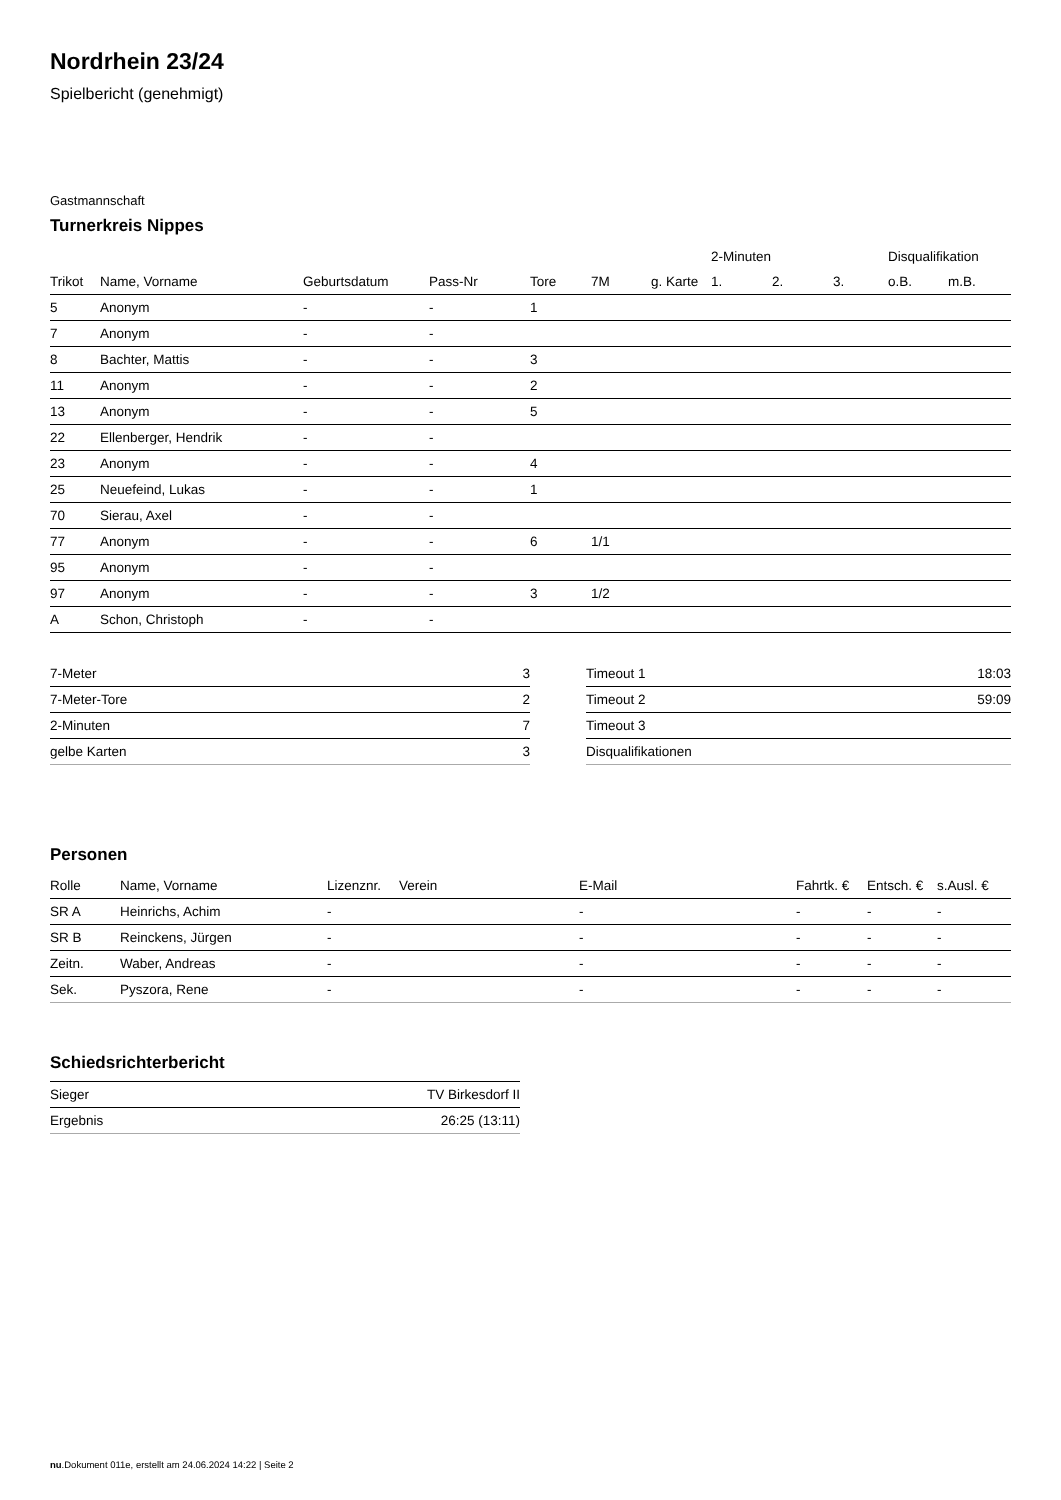Nordrhein 23/24
Spielbericht (genehmigt)
Gastmannschaft
Turnerkreis Nippes
| | | | | | | | 2-Minuten | | | Disqualifikation | |
| --- | --- | --- | --- | --- | --- | --- | --- | --- | --- | --- | --- |
| Trikot | Name, Vorname | Geburtsdatum | Pass-Nr | Tore | 7M | g. Karte | 1. | 2. | 3. | o.B. | m.B. |
| 5 | Anonym | - | - | 1 | | | | | | | |
| 7 | Anonym | - | - | | | | | | | | |
| 8 | Bachter, Mattis | - | - | 3 | | | | | | | |
| 11 | Anonym | - | - | 2 | | | | | | | |
| 13 | Anonym | - | - | 5 | | | | | | | |
| 22 | Ellenberger, Hendrik | - | - | | | | | | | | |
| 23 | Anonym | - | - | 4 | | | | | | | |
| 25 | Neuefeind, Lukas | - | - | 1 | | | | | | | |
| 70 | Sierau, Axel | - | - | | | | | | | | |
| 77 | Anonym | - | - | 6 | 1/1 | | | | | | |
| 95 | Anonym | - | - | | | | | | | | |
| 97 | Anonym | - | - | 3 | 1/2 | | | | | | |
| A | Schon, Christoph | - | - | | | | | | | | |
| 7-Meter | 3 |
| 7-Meter-Tore | 2 |
| 2-Minuten | 7 |
| gelbe Karten | 3 |
| Timeout 1 | 18:03 |
| Timeout 2 | 59:09 |
| Timeout 3 | |
| Disqualifikationen | |
Personen
| Rolle | Name, Vorname | Lizenznr. | Verein | E-Mail | Fahrtk. € | Entsch. € | s.Ausl. € |
| --- | --- | --- | --- | --- | --- | --- | --- |
| SR A | Heinrichs, Achim | - | | - | - | - | - |
| SR B | Reinckens, Jürgen | - | | - | - | - | - |
| Zeitn. | Waber, Andreas | - | | - | - | - | - |
| Sek. | Pyszora, Rene | - | | - | - | - | - |
Schiedsrichterbericht
| Sieger | TV Birkesdorf II |
| Ergebnis | 26:25 (13:11) |
nu.Dokument 011e, erstellt am 24.06.2024 14:22 | Seite 2